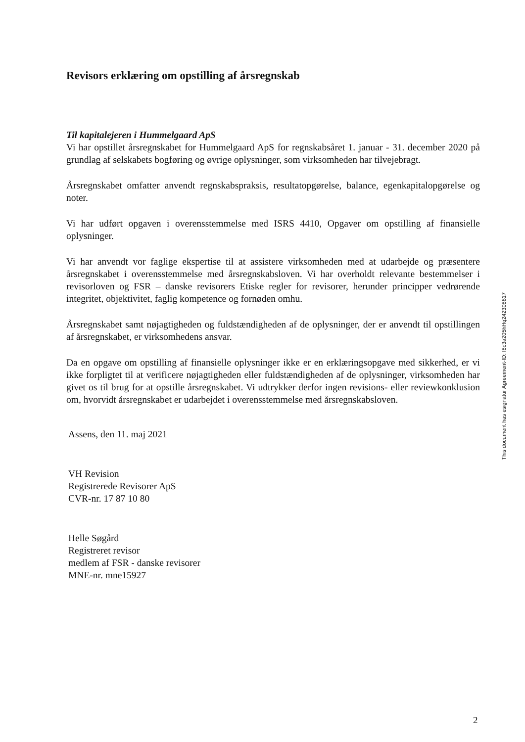Revisors erklæring om opstilling af årsregnskab
Til kapitalejeren i Hummelgaard ApS
Vi har opstillet årsregnskabet for Hummelgaard ApS for regnskabsåret 1. januar - 31. december 2020 på grundlag af selskabets bogføring og øvrige oplysninger, som virksomheden har tilvejebragt.
Årsregnskabet omfatter anvendt regnskabspraksis, resultatopgørelse, balance, egenkapitalopgørelse og noter.
Vi har udført opgaven i overensstemmelse med ISRS 4410, Opgaver om opstilling af finansielle oplysninger.
Vi har anvendt vor faglige ekspertise til at assistere virksomheden med at udarbejde og præsentere årsregnskabet i overensstemmelse med årsregnskabsloven. Vi har overholdt relevante bestemmelser i revisorloven og FSR – danske revisorers Etiske regler for revisorer, herunder principper vedrørende integritet, objektivitet, faglig kompetence og fornøden omhu.
Årsregnskabet samt nøjagtigheden og fuldstændigheden af de oplysninger, der er anvendt til opstillingen af årsregnskabet, er virksomhedens ansvar.
Da en opgave om opstilling af finansielle oplysninger ikke er en erklæringsopgave med sikkerhed, er vi ikke forpligtet til at verificere nøjagtigheden eller fuldstændigheden af de oplysninger, virksomheden har givet os til brug for at opstille årsregnskabet. Vi udtrykker derfor ingen revisions- eller reviewkonklusion om, hvorvidt årsregnskabet er udarbejdet i overensstemmelse med årsregnskabsloven.
Assens, den 11. maj 2021
VH Revision
Registrerede Revisorer ApS
CVR-nr. 17 87 10 80
Helle Søgård
Registreret revisor
medlem af FSR - danske revisorer
MNE-nr. mne15927
This document has esignatur Agreement-ID: f8c3a205hHq242308817
2